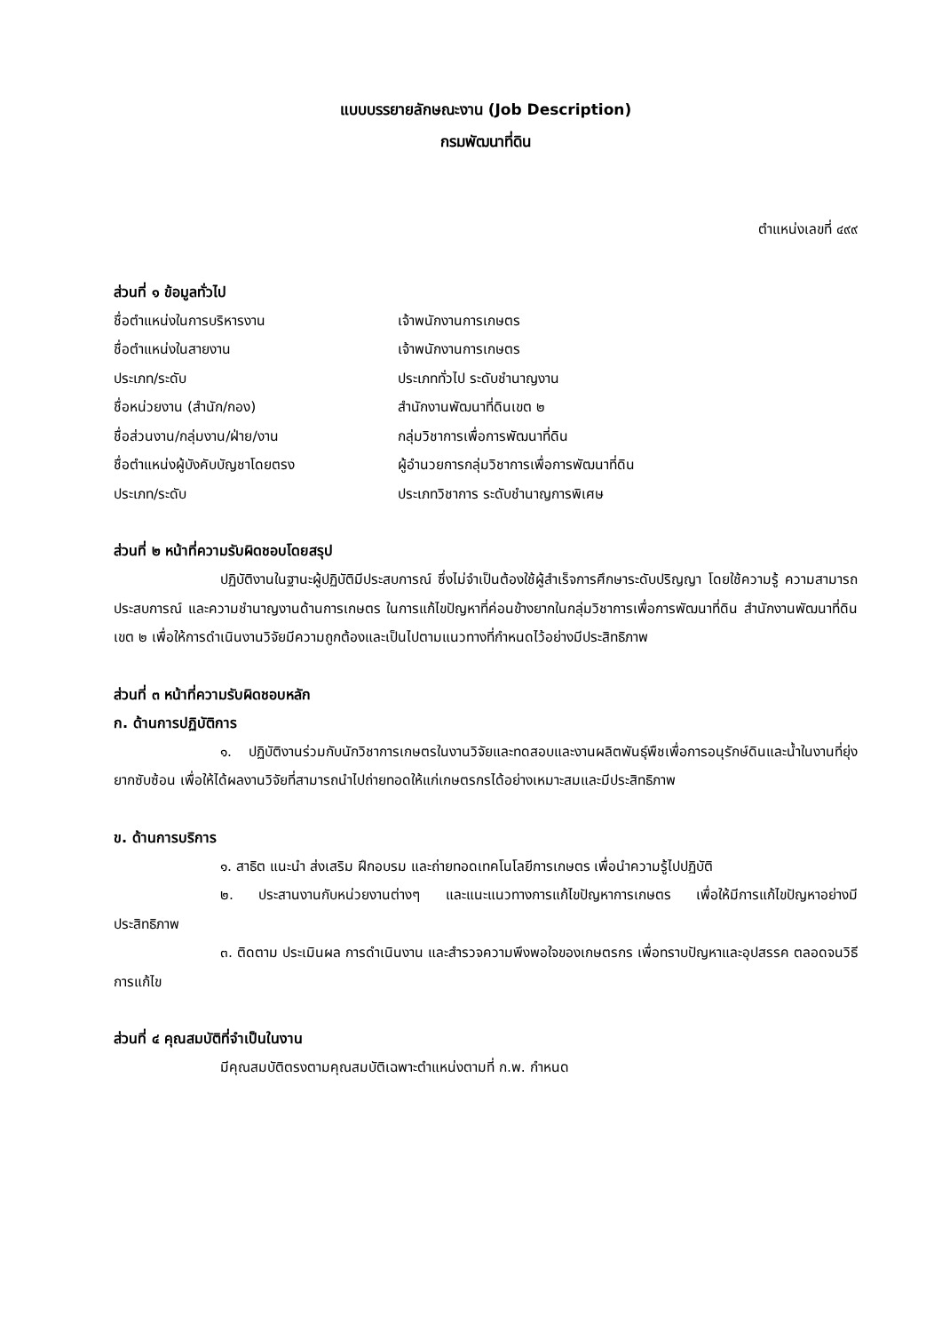แบบบรรยายลักษณะงาน (Job Description)
กรมพัฒนาที่ดิน
ตำแหน่งเลขที่ ๔๙๙
ส่วนที่ ๑ ข้อมูลทั่วไป
ชื่อตำแหน่งในการบริหารงาน เจ้าพนักงานการเกษตร
ชื่อตำแหน่งในสายงาน เจ้าพนักงานการเกษตร
ประเภท/ระดับ ประเภททั่วไป ระดับชำนาญงาน
ชื่อหน่วยงาน (สำนัก/กอง) สำนักงานพัฒนาที่ดินเขต ๒
ชื่อส่วนงาน/กลุ่มงาน/ฝ่าย/งาน กลุ่มวิชาการเพื่อการพัฒนาที่ดิน
ชื่อตำแหน่งผู้บังคับบัญชาโดยตรง ผู้อำนวยการกลุ่มวิชาการเพื่อการพัฒนาที่ดิน
ประเภท/ระดับ ประเภทวิชาการ ระดับชำนาญการพิเศษ
ส่วนที่ ๒ หน้าที่ความรับผิดชอบโดยสรุป
ปฏิบัติงานในฐานะผู้ปฏิบัติมีประสบการณ์ ซึ่งไม่จำเป็นต้องใช้ผู้สำเร็จการศึกษาระดับปริญญา โดยใช้ความรู้ ความสามารถ ประสบการณ์ และความชำนาญงานด้านการเกษตร ในการแก้ไขปัญหาที่ค่อนข้างยากในกลุ่มวิชาการเพื่อการพัฒนาที่ดิน สำนักงานพัฒนาที่ดินเขต ๒ เพื่อให้การดำเนินงานวิจัยมีความถูกต้องและเป็นไปตามแนวทางที่กำหนดไว้อย่างมีประสิทธิภาพ
ส่วนที่ ๓ หน้าที่ความรับผิดชอบหลัก
ก. ด้านการปฏิบัติการ
๑. ปฏิบัติงานร่วมกับนักวิชาการเกษตรในงานวิจัยและทดสอบและงานผลิตพันธุ์พืชเพื่อการอนุรักษ์ดินและน้ำในงานที่ยุ่งยากซับซ้อน เพื่อให้ได้ผลงานวิจัยที่สามารถนำไปถ่ายทอดให้แก่เกษตรกรได้อย่างเหมาะสมและมีประสิทธิภาพ
ข. ด้านการบริการ
๑. สาธิต แนะนำ ส่งเสริม ฝึกอบรม และถ่ายทอดเทคโนโลยีการเกษตร เพื่อนำความรู้ไปปฏิบัติ
๒. ประสานงานกับหน่วยงานต่างๆ และแนะแนวทางการแก้ไขปัญหาการเกษตร เพื่อให้มีการแก้ไขปัญหาอย่างมีประสิทธิภาพ
๓. ติดตาม ประเมินผล การดำเนินงาน และสำรวจความพึงพอใจของเกษตรกร เพื่อทราบปัญหาและอุปสรรค ตลอดจนวิธีการแก้ไข
ส่วนที่ ๔ คุณสมบัติที่จำเป็นในงาน
มีคุณสมบัติตรงตามคุณสมบัติเฉพาะตำแหน่งตามที่ ก.พ. กำหนด